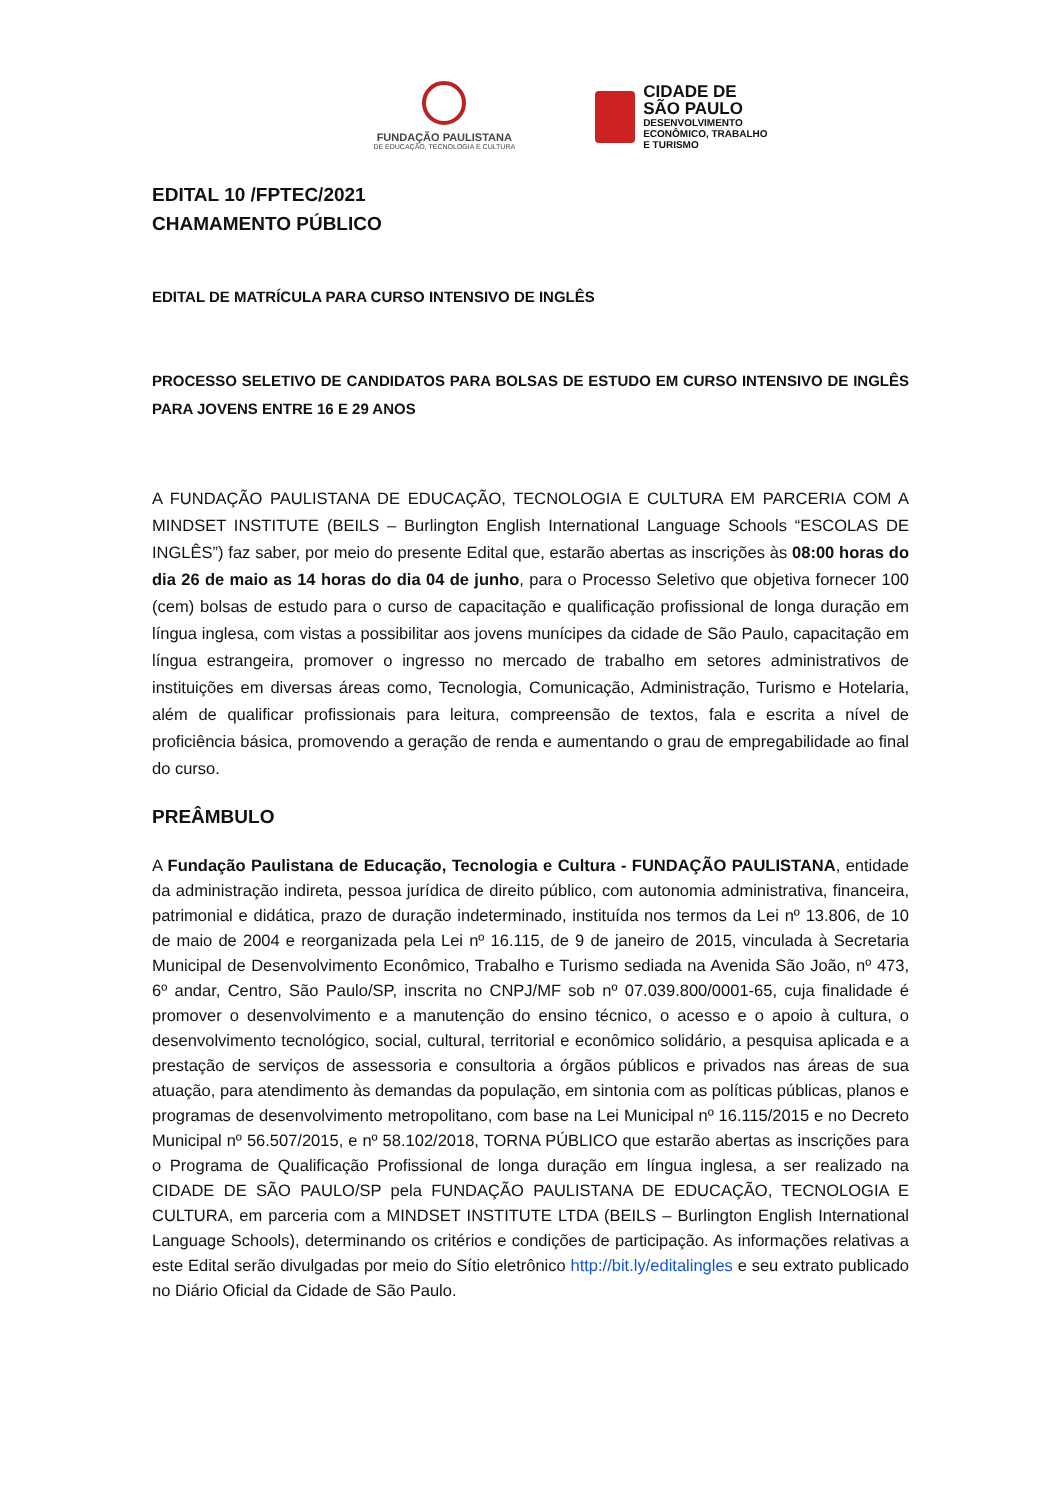FUNDAÇÃO PAULISTANA
DE EDUCAÇÃO, TECNOLOGIA E CULTURA
CIDADE DE
SÃO PAULO
DESENVOLVIMENTO
ECONÔMICO, TRABALHO
E TURISMO
EDITAL 10 /FPTEC/2021
CHAMAMENTO PÚBLICO
EDITAL DE MATRÍCULA PARA CURSO INTENSIVO DE INGLÊS
PROCESSO SELETIVO DE CANDIDATOS PARA BOLSAS DE ESTUDO EM CURSO INTENSIVO DE INGLÊS PARA JOVENS ENTRE 16 E 29 ANOS
A FUNDAÇÃO PAULISTANA DE EDUCAÇÃO, TECNOLOGIA E CULTURA EM PARCERIA COM A MINDSET INSTITUTE (BEILS – Burlington English International Language Schools “ESCOLAS DE INGLÊS”) faz saber, por meio do presente Edital que, estarão abertas as inscrições às 08:00 horas do dia 26 de maio as 14 horas do dia 04 de junho, para o Processo Seletivo que objetiva fornecer 100 (cem) bolsas de estudo para o curso de capacitação e qualificação profissional de longa duração em língua inglesa, com vistas a possibilitar aos jovens munícipes da cidade de São Paulo, capacitação em língua estrangeira, promover o ingresso no mercado de trabalho em setores administrativos de instituições em diversas áreas como, Tecnologia, Comunicação, Administração, Turismo e Hotelaria, além de qualificar profissionais para leitura, compreensão de textos, fala e escrita a nível de proficiência básica, promovendo a geração de renda e aumentando o grau de empregabilidade ao final do curso.
PREÂMBULO
A Fundação Paulistana de Educação, Tecnologia e Cultura - FUNDAÇÃO PAULISTANA, entidade da administração indireta, pessoa jurídica de direito público, com autonomia administrativa, financeira, patrimonial e didática, prazo de duração indeterminado, instituída nos termos da Lei nº 13.806, de 10 de maio de 2004 e reorganizada pela Lei nº 16.115, de 9 de janeiro de 2015, vinculada à Secretaria Municipal de Desenvolvimento Econômico, Trabalho e Turismo sediada na Avenida São João, nº 473, 6º andar, Centro, São Paulo/SP, inscrita no CNPJ/MF sob nº 07.039.800/0001-65, cuja finalidade é promover o desenvolvimento e a manutenção do ensino técnico, o acesso e o apoio à cultura, o desenvolvimento tecnológico, social, cultural, territorial e econômico solidário, a pesquisa aplicada e a prestação de serviços de assessoria e consultoria a órgãos públicos e privados nas áreas de sua atuação, para atendimento às demandas da população, em sintonia com as políticas públicas, planos e programas de desenvolvimento metropolitano, com base na Lei Municipal nº 16.115/2015 e no Decreto Municipal nº 56.507/2015, e nº 58.102/2018, TORNA PÚBLICO que estarão abertas as inscrições para o Programa de Qualificação Profissional de longa duração em língua inglesa, a ser realizado na CIDADE DE SÃO PAULO/SP pela FUNDAÇÃO PAULISTANA DE EDUCAÇÃO, TECNOLOGIA E CULTURA, em parceria com a MINDSET INSTITUTE LTDA (BEILS – Burlington English International Language Schools), determinando os critérios e condições de participação. As informações relativas a este Edital serão divulgadas por meio do Sítio eletrônico http://bit.ly/editalingles e seu extrato publicado no Diário Oficial da Cidade de São Paulo.